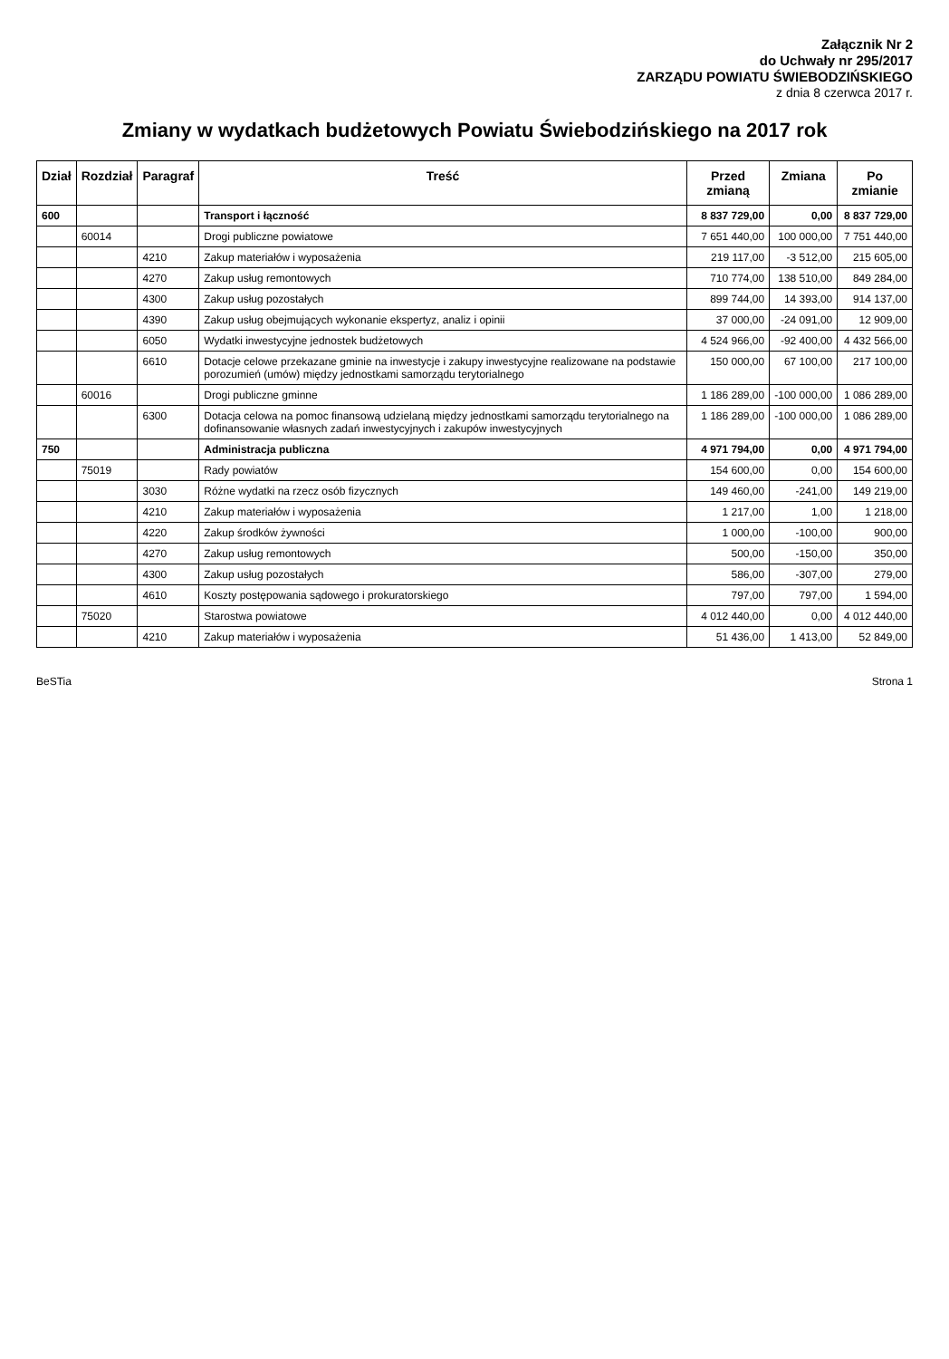Załącznik Nr 2
do Uchwały nr 295/2017
ZARZĄDU POWIATU ŚWIEBODZIŃSKIEGO
z dnia 8 czerwca 2017 r.
Zmiany w wydatkach budżetowych Powiatu Świebodzińskiego na 2017 rok
| Dział | Rozdział | Paragraf | Treść | Przed zmianą | Zmiana | Po zmianie |
| --- | --- | --- | --- | --- | --- | --- |
| 600 | | | Transport i łączność | 8 837 729,00 | 0,00 | 8 837 729,00 |
| | 60014 | | Drogi publiczne powiatowe | 7 651 440,00 | 100 000,00 | 7 751 440,00 |
| | | 4210 | Zakup materiałów i wyposażenia | 219 117,00 | -3 512,00 | 215 605,00 |
| | | 4270 | Zakup usług remontowych | 710 774,00 | 138 510,00 | 849 284,00 |
| | | 4300 | Zakup usług pozostałych | 899 744,00 | 14 393,00 | 914 137,00 |
| | | 4390 | Zakup usług obejmujących wykonanie ekspertyz, analiz i opinii | 37 000,00 | -24 091,00 | 12 909,00 |
| | | 6050 | Wydatki inwestycyjne jednostek budżetowych | 4 524 966,00 | -92 400,00 | 4 432 566,00 |
| | | 6610 | Dotacje celowe przekazane gminie na inwestycje i zakupy inwestycyjne realizowane na podstawie porozumień (umów) między jednostkami samorządu terytorialnego | 150 000,00 | 67 100,00 | 217 100,00 |
| | 60016 | | Drogi publiczne gminne | 1 186 289,00 | -100 000,00 | 1 086 289,00 |
| | | 6300 | Dotacja celowa na pomoc finansową udzielaną między jednostkami samorządu terytorialnego na dofinansowanie własnych zadań inwestycyjnych i zakupów inwestycyjnych | 1 186 289,00 | -100 000,00 | 1 086 289,00 |
| 750 | | | Administracja publiczna | 4 971 794,00 | 0,00 | 4 971 794,00 |
| | 75019 | | Rady powiatów | 154 600,00 | 0,00 | 154 600,00 |
| | | 3030 | Różne wydatki na rzecz osób fizycznych | 149 460,00 | -241,00 | 149 219,00 |
| | | 4210 | Zakup materiałów i wyposażenia | 1 217,00 | 1,00 | 1 218,00 |
| | | 4220 | Zakup środków żywności | 1 000,00 | -100,00 | 900,00 |
| | | 4270 | Zakup usług remontowych | 500,00 | -150,00 | 350,00 |
| | | 4300 | Zakup usług pozostałych | 586,00 | -307,00 | 279,00 |
| | | 4610 | Koszty postępowania sądowego i prokuratorskiego | 797,00 | 797,00 | 1 594,00 |
| | 75020 | | Starostwa powiatowe | 4 012 440,00 | 0,00 | 4 012 440,00 |
| | | 4210 | Zakup materiałów i wyposażenia | 51 436,00 | 1 413,00 | 52 849,00 |
BeSTia Strona 1